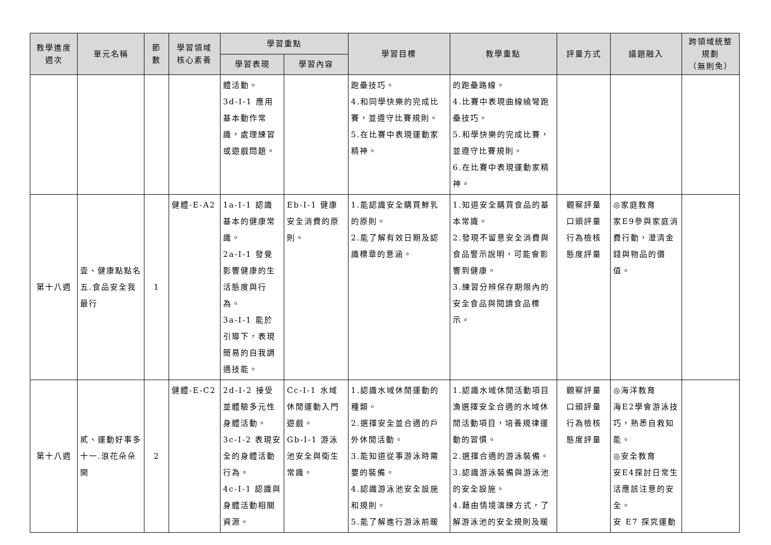| 教學進度 週次 | 單元名稱 | 節 數 | 學習領域 核心素養 | 學習重點 | | 學習目標 | 教學重點 | 評量方式 | 議題融入 | 跨領域統整 規劃 （無則免） |
| --- | --- | --- | --- | --- | --- | --- | --- | --- | --- | --- |
| | | | | 學習表現 | 學習內容 | | | | | |
| | | | | 體活動。 3d-I-1 應用基本動作常識，處理練習或遊戲問題。 | | 跑壘技巧。 4.和同學快樂的完成比賽，並遵守比賽規則。 5.在比賽中表現運動家精神。 | 的跑壘路線。 4.比賽中表現曲線繞彎跑壘技巧。 5.和學快樂的完成比賽，並遵守比賽規則。 6.在比賽中表現運動家精神。 | | | |
| 第十八週 | 壹、健康點點名 五.食品安全我最行 | 1 | 健體-E-A2 | 1a-I-1 認識基本的健康常識。 2a-I-1 發覺影響健康的生活態度與行為。 3a-I-1 能於引導下，表現簡易的自我調適技能。 | Eb-I-1 健康安全消費的原則。 | 1.能認識安全購買鮮乳的原則。 2.能了解有效日期及認識標章的意涵。 | 1.知道安全購買食品的基本常識。 2.發現不留意安全消費與食品警示說明，可能會影響到健康。 3.練習分辨保存期限內的安全食品與閱讀食品標示。 | 觀察評量 口頭評量 行為檢核 態度評量 | ◎家庭教育 家E9參與家庭消費行動，澄清金錢與物品的價值。 | |
| 第十八週 | 貳、運動好事多 十一.浪花朵朵開 | 2 | 健體-E-C2 | 2d-I-2 接受並體驗多元性身體活動。 3c-I-2 表現安全的身體活動行為。 4c-I-1 認識與身體活動相關資源。 | Cc-I-1 水域休閒運動入門遊戲。 Gb-I-1 游泳池安全與衛生常識。 | 1.認識水域休閒運動的種類。 2.選擇安全並合適的戶外休閒活動。 3.能知道從事游泳時需要的裝備。 4.認識游泳池安全設施和規則。 5.能了解進行游泳前暖 | 1.認識水域休閒活動項目漁選擇安全合適的水域休閒活動項目，培養規律運動的習慣。 2.選擇合適的游泳裝備。 3.認識游泳裝備與游泳池的安全設施。 4.藉由情境演練方式，了解游泳池的安全規則及暖 | 觀察評量 口頭評量 行為檢核 態度評量 | ◎海洋教育 海E2學會游泳技巧，熟悉自救知能。 ◎安全教育 安E4探討日常生活應該注意的安全。 安 E7 探究運動 | |